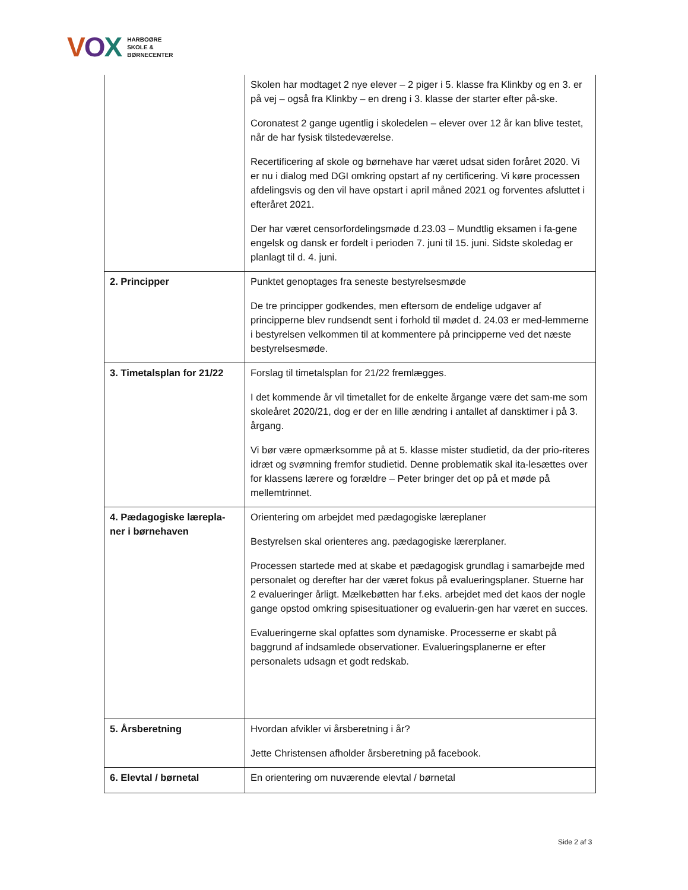VOX
HARBOØRE
SKOLE &
BØRNECENTER
| | Skolen har modtaget 2 nye elever – 2 piger i 5. klasse fra Klinkby og en 3. er på vej – også fra Klinkby – en dreng i 3. klasse der starter efter på-ske. Coronatest 2 gange ugentlig i skoledelen – elever over 12 år kan blive testet, når de har fysisk tilstedeværelse. Recertificering af skole og børnehave har været udsat siden foråret 2020. Vi er nu i dialog med DGI omkring opstart af ny certificering. Vi køre processen afdelingsvis og den vil have opstart i april måned 2021 og forventes afsluttet i efteråret 2021. Der har været censorfordelingsmøde d.23.03 – Mundtlig eksamen i fa-gene engelsk og dansk er fordelt i perioden 7. juni til 15. juni. Sidste skoledag er planlagt til d. 4. juni. |
| 2. Principper | Punktet genoptages fra seneste bestyrelsesmøde De tre principper godkendes, men eftersom de endelige udgaver af principperne blev rundsendt sent i forhold til mødet d. 24.03 er med-lemmerne i bestyrelsen velkommen til at kommentere på principperne ved det næste bestyrelsesmøde. |
| 3. Timetalsplan for 21/22 | Forslag til timetalsplan for 21/22 fremlægges. I det kommende år vil timetallet for de enkelte årgange være det sam-me som skoleåret 2020/21, dog er der en lille ændring i antallet af dansktimer i på 3. årgang. Vi bør være opmærksomme på at 5. klasse mister studietid, da der prio-riteres idræt og svømning fremfor studietid. Denne problematik skal ita-lesættes over for klassens lærere og forældre – Peter bringer det op på et møde på mellemtrinnet. |
| 4. Pædagogiske lærepla-ner i børnehaven | Orientering om arbejdet med pædagogiske læreplaner Bestyrelsen skal orienteres ang. pædagogiske lærerplaner. Processen startede med at skabe et pædagogisk grundlag i samarbejde med personalet og derefter har der været fokus på evalueringsplaner. Stuerne har 2 evalueringer årligt. Mælkebøtten har f.eks. arbejdet med det kaos der nogle gange opstod omkring spisesituationer og evaluerin-gen har været en succes. Evalueringerne skal opfattes som dynamiske. Processerne er skabt på baggrund af indsamlede observationer. Evalueringsplanerne er efter personalets udsagn et godt redskab. |
| 5. Årsberetning | Hvordan afvikler vi årsberetning i år? Jette Christensen afholder årsberetning på facebook. |
| 6. Elevtal / børnetal | En orientering om nuværende elevtal / børnetal |
Side 2 af 3